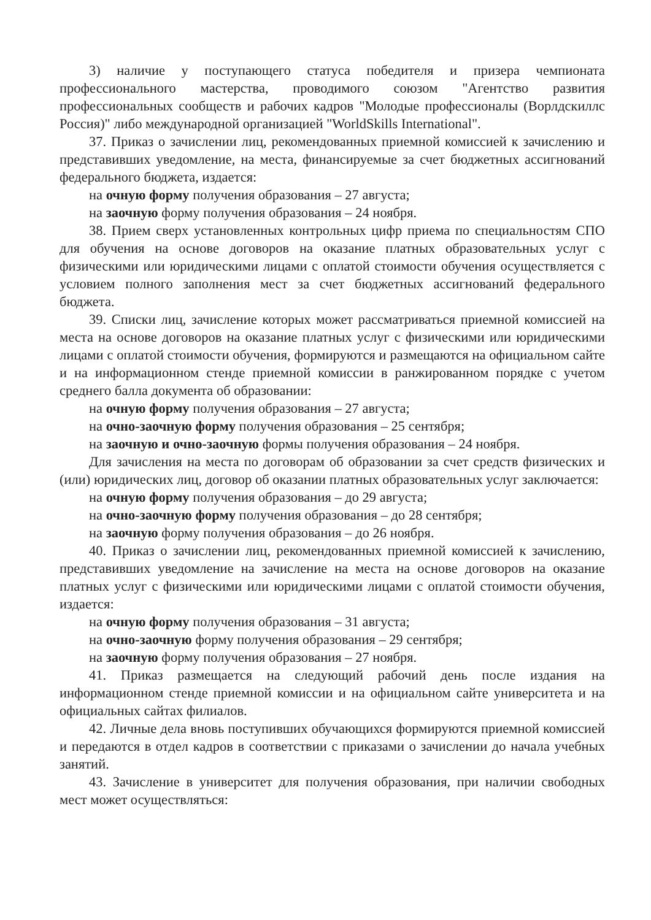3) наличие у поступающего статуса победителя и призера чемпионата профессионального мастерства, проводимого союзом "Агентство развития профессиональных сообществ и рабочих кадров "Молодые профессионалы (Ворлдскиллс Россия)" либо международной организацией "WorldSkills International".
37. Приказ о зачислении лиц, рекомендованных приемной комиссией к зачислению и представивших уведомление, на места, финансируемые за счет бюджетных ассигнований федерального бюджета, издается:
на очную форму получения образования – 27 августа;
на заочную форму получения образования – 24 ноября.
38. Прием сверх установленных контрольных цифр приема по специальностям СПО для обучения на основе договоров на оказание платных образовательных услуг с физическими или юридическими лицами с оплатой стоимости обучения осуществляется с условием полного заполнения мест за счет бюджетных ассигнований федерального бюджета.
39. Списки лиц, зачисление которых может рассматриваться приемной комиссией на места на основе договоров на оказание платных услуг с физическими или юридическими лицами с оплатой стоимости обучения, формируются и размещаются на официальном сайте и на информационном стенде приемной комиссии в ранжированном порядке с учетом среднего балла документа об образовании:
на очную форму получения образования – 27 августа;
на очно-заочную форму получения образования – 25 сентября;
на заочную и очно-заочную формы получения образования – 24 ноября.
Для зачисления на места по договорам об образовании за счет средств физических и (или) юридических лиц, договор об оказании платных образовательных услуг заключается:
на очную форму получения образования – до 29 августа;
на очно-заочную форму получения образования – до 28 сентября;
на заочную форму получения образования – до 26 ноября.
40. Приказ о зачислении лиц, рекомендованных приемной комиссией к зачислению, представивших уведомление на зачисление на места на основе договоров на оказание платных услуг с физическими или юридическими лицами с оплатой стоимости обучения, издается:
на очную форму получения образования – 31 августа;
на очно-заочную форму получения образования – 29 сентября;
на заочную форму получения образования – 27 ноября.
41. Приказ размещается на следующий рабочий день после издания на информационном стенде приемной комиссии и на официальном сайте университета и на официальных сайтах филиалов.
42. Личные дела вновь поступивших обучающихся формируются приемной комиссией и передаются в отдел кадров в соответствии с приказами о зачислении до начала учебных занятий.
43. Зачисление в университет для получения образования, при наличии свободных мест может осуществляться: